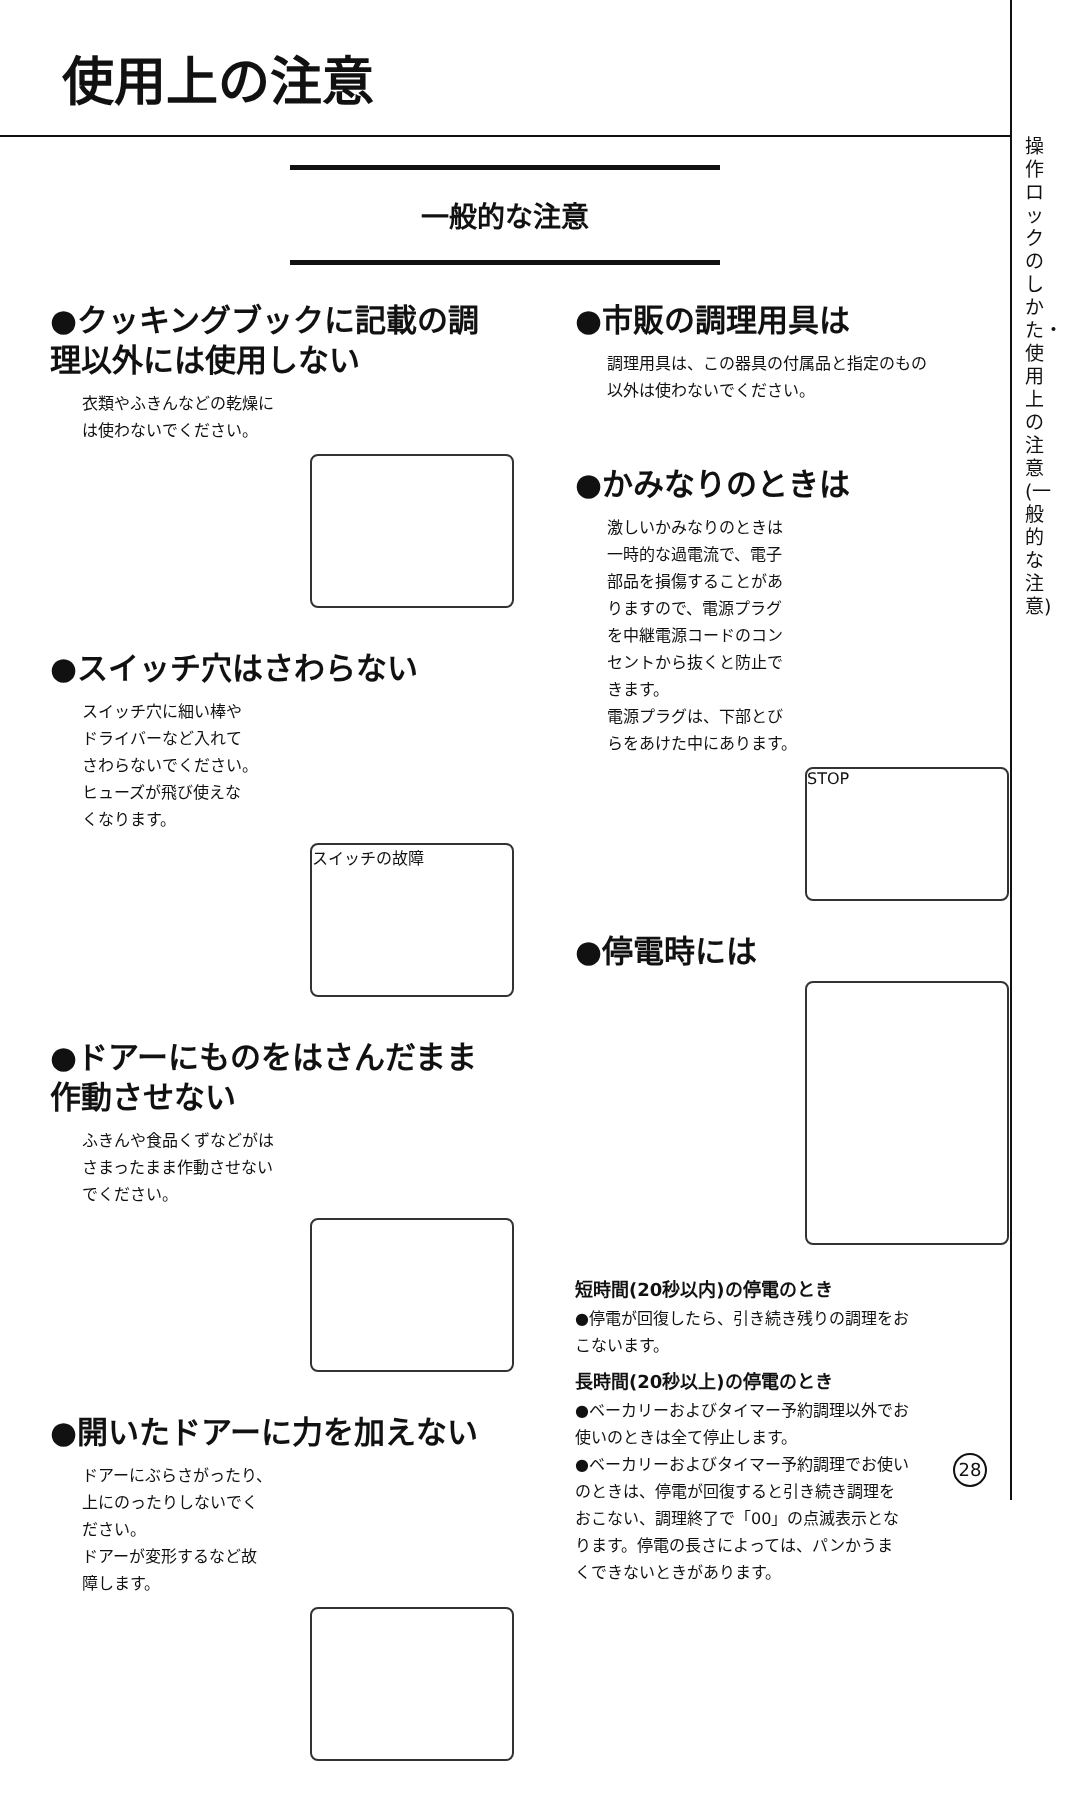使用上の注意
操作ロックのしかた・使用上の注意(一般的な注意)
一般的な注意
●クッキングブックに記載の調理以外には使用しない
衣類やふきんなどの乾燥に
は使わないでください。
●スイッチ穴はさわらない
スイッチ穴に細い棒や
ドライバーなど入れて
さわらないでください。
ヒューズが飛び使えな
くなります。
スイッチの故障
●ドアーにものをはさんだまま作動させない
ふきんや食品くずなどがは
さまったまま作動させない
でください。
●開いたドアーに力を加えない
ドアーにぶらさがったり、
上にのったりしないでく
ださい。
ドアーが変形するなど故
障します。
●市販の調理用具は
調理用具は、この器具の付属品と指定のもの
以外は使わないでください。
●かみなりのときは
激しいかみなりのときは
一時的な過電流で、電子
部品を損傷することがあ
りますので、電源プラグ
を中継電源コードのコン
セントから抜くと防止で
きます。
電源プラグは、下部とび
らをあけた中にあります。
STOP
●停電時には
短時間(20秒以内)の停電のとき
●停電が回復したら、引き続き残りの調理をお
こないます。
長時間(20秒以上)の停電のとき
●ベーカリーおよびタイマー予約調理以外でお
使いのときは全て停止します。
●ベーカリーおよびタイマー予約調理でお使い
のときは、停電が回復すると引き続き調理を
おこない、調理終了で「00」の点滅表示とな
ります。停電の長さによっては、パンかうま
くできないときがあります。
28